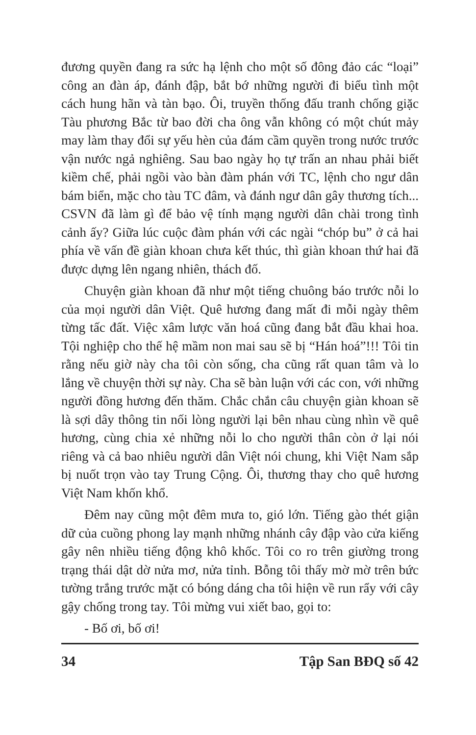đương quyền đang ra sức hạ lệnh cho một số đông đảo các “loại” công an đàn áp, đánh đập, bắt bớ những người đi biểu tình một cách hung hãn và tàn bạo. Ôi, truyền thống đấu tranh chống giặc Tàu phương Bắc từ bao đời cha ông vẫn không có một chút mảy may làm thay đổi sự yếu hèn của đám cầm quyền trong nước trước vận nước ngả nghiêng. Sau bao ngày họ tự trấn an nhau phải biết kiềm chế, phải ngồi vào bàn đàm phán với TC, lệnh cho ngư dân bám biển, mặc cho tàu TC đâm, và đánh ngư dân gây thương tích... CSVN đã làm gì để bảo vệ tính mạng người dân chài trong tình cảnh ấy? Giữa lúc cuộc đàm phán với các ngài “chóp bu” ở cả hai phía về vấn đề giàn khoan chưa kết thúc, thì giàn khoan thứ hai đã được dựng lên ngang nhiên, thách đố.
Chuyện giàn khoan đã như một tiếng chuông báo trước nỗi lo của mọi người dân Việt. Quê hương đang mất đi mỗi ngày thêm từng tấc đất. Việc xâm lược văn hoá cũng đang bắt đầu khai hoa. Tội nghiệp cho thế hệ mầm non mai sau sẽ bị “Hán hoá”!!! Tôi tin rằng nếu giờ này cha tôi còn sống, cha cũng rất quan tâm và lo lắng về chuyện thời sự này. Cha sẽ bàn luận với các con, với những người đồng hương đến thăm. Chắc chắn câu chuyện giàn khoan sẽ là sợi dây thông tin nối lòng người lại bên nhau cùng nhìn về quê hương, cùng chia xẻ những nỗi lo cho người thân còn ở lại nói riêng và cả bao nhiêu người dân Việt nói chung, khi Việt Nam sắp bị nuốt trọn vào tay Trung Cộng. Ôi, thương thay cho quê hương Việt Nam khốn khổ.
Đêm nay cũng một đêm mưa to, gió lớn. Tiếng gào thét giận dữ của cuồng phong lay mạnh những nhánh cây đập vào cửa kiếng gây nên nhiều tiếng động khô khốc. Tôi co ro trên giường trong trạng thái dật dờ nửa mơ, nửa tỉnh. Bỗng tôi thấy mờ mờ trên bức tường trắng trước mặt có bóng dáng cha tôi hiện về run rẩy với cây gậy chống trong tay. Tôi mừng vui xiết bao, gọi to:
- Bố ơi, bố ơi!
34 Tập San BĐQ số 42